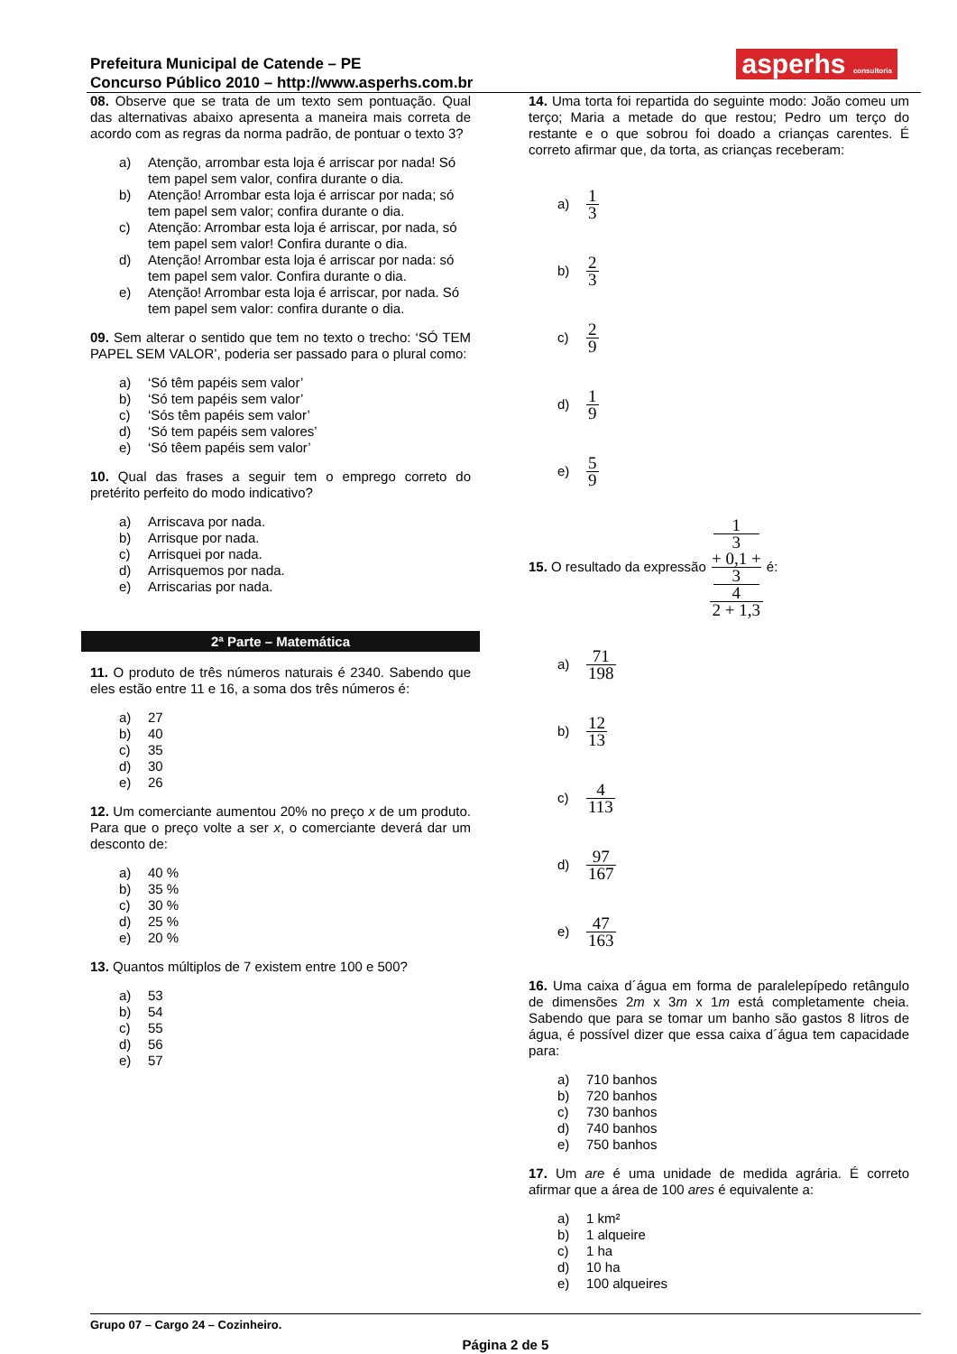Prefeitura Municipal de Catende – PE
Concurso Público 2010 – http://www.asperhs.com.br
asperhs consultoria
08. Observe que se trata de um texto sem pontuação. Qual das alternativas abaixo apresenta a maneira mais correta de acordo com as regras da norma padrão, de pontuar o texto 3?
a) Atenção, arrombar esta loja é arriscar por nada! Só tem papel sem valor, confira durante o dia.
b) Atenção! Arrombar esta loja é arriscar por nada; só tem papel sem valor; confira durante o dia.
c) Atenção: Arrombar esta loja é arriscar, por nada, só tem papel sem valor! Confira durante o dia.
d) Atenção! Arrombar esta loja é arriscar por nada: só tem papel sem valor. Confira durante o dia.
e) Atenção! Arrombar esta loja é arriscar, por nada. Só tem papel sem valor: confira durante o dia.
09. Sem alterar o sentido que tem no texto o trecho: ‘SÓ TEM PAPEL SEM VALOR’, poderia ser passado para o plural como:
a) ‘Só têm papéis sem valor’
b) ‘Só tem papéis sem valor’
c) ‘Sós têm papéis sem valor’
d) ‘Só tem papéis sem valores’
e) ‘Só têem papéis sem valor’
10. Qual das frases a seguir tem o emprego correto do pretérito perfeito do modo indicativo?
a) Arriscava por nada.
b) Arrisque por nada.
c) Arrisquei por nada.
d) Arrisquemos por nada.
e) Arriscarias por nada.
2ª Parte – Matemática
11. O produto de três números naturais é 2340. Sabendo que eles estão entre 11 e 16, a soma dos três números é:
a) 27
b) 40
c) 35
d) 30
e) 26
12. Um comerciante aumentou 20% no preço x de um produto. Para que o preço volte a ser x, o comerciante deverá dar um desconto de:
a) 40 %
b) 35 %
c) 30 %
d) 25 %
e) 20 %
13. Quantos múltiplos de 7 existem entre 100 e 500?
a) 53
b) 54
c) 55
d) 56
e) 57
14. Uma torta foi repartida do seguinte modo: João comeu um terço; Maria a metade do que restou; Pedro um terço do restante e o que sobrou foi doado a crianças carentes. É correto afirmar que, da torta, as crianças receberam:
a) 1 3
b) 2 3
c) 2 9
d) 1 9
e) 5 9
15. O resultado da expressão 1
3
+ 0,1 +
3
4 2 + 1,3 é:
a) 71 198
b) 12 13
c) 4 113
d) 97 167
e) 47 163
16. Uma caixa d´água em forma de paralelepípedo retângulo de dimensões 2m x 3m x 1m está completamente cheia. Sabendo que para se tomar um banho são gastos 8 litros de água, é possível dizer que essa caixa d´água tem capacidade para:
a) 710 banhos
b) 720 banhos
c) 730 banhos
d) 740 banhos
e) 750 banhos
17. Um are é uma unidade de medida agrária. É correto afirmar que a área de 100 ares é equivalente a:
a) 1 km²
b) 1 alqueire
c) 1 ha
d) 10 ha
e) 100 alqueires
Grupo 07 – Cargo 24 – Cozinheiro.
Página 2 de 5